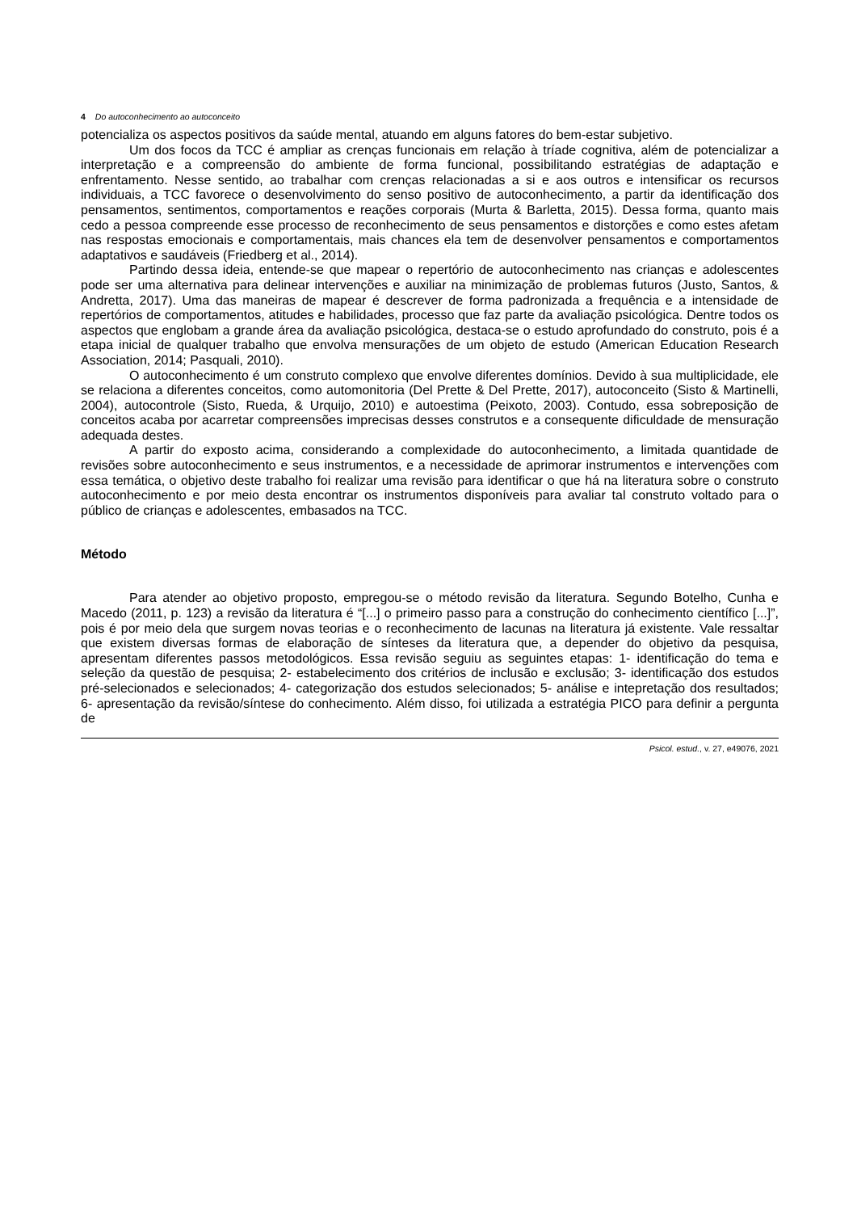4 Do autoconhecimento ao autoconceito
potencializa os aspectos positivos da saúde mental, atuando em alguns fatores do bem-estar subjetivo.
Um dos focos da TCC é ampliar as crenças funcionais em relação à tríade cognitiva, além de potencializar a interpretação e a compreensão do ambiente de forma funcional, possibilitando estratégias de adaptação e enfrentamento. Nesse sentido, ao trabalhar com crenças relacionadas a si e aos outros e intensificar os recursos individuais, a TCC favorece o desenvolvimento do senso positivo de autoconhecimento, a partir da identificação dos pensamentos, sentimentos, comportamentos e reações corporais (Murta & Barletta, 2015). Dessa forma, quanto mais cedo a pessoa compreende esse processo de reconhecimento de seus pensamentos e distorções e como estes afetam nas respostas emocionais e comportamentais, mais chances ela tem de desenvolver pensamentos e comportamentos adaptativos e saudáveis (Friedberg et al., 2014).
Partindo dessa ideia, entende-se que mapear o repertório de autoconhecimento nas crianças e adolescentes pode ser uma alternativa para delinear intervenções e auxiliar na minimização de problemas futuros (Justo, Santos, & Andretta, 2017). Uma das maneiras de mapear é descrever de forma padronizada a frequência e a intensidade de repertórios de comportamentos, atitudes e habilidades, processo que faz parte da avaliação psicológica. Dentre todos os aspectos que englobam a grande área da avaliação psicológica, destaca-se o estudo aprofundado do construto, pois é a etapa inicial de qualquer trabalho que envolva mensurações de um objeto de estudo (American Education Research Association, 2014; Pasquali, 2010).
O autoconhecimento é um construto complexo que envolve diferentes domínios. Devido à sua multiplicidade, ele se relaciona a diferentes conceitos, como automonitoria (Del Prette & Del Prette, 2017), autoconceito (Sisto & Martinelli, 2004), autocontrole (Sisto, Rueda, & Urquijo, 2010) e autoestima (Peixoto, 2003). Contudo, essa sobreposição de conceitos acaba por acarretar compreensões imprecisas desses construtos e a consequente dificuldade de mensuração adequada destes.
A partir do exposto acima, considerando a complexidade do autoconhecimento, a limitada quantidade de revisões sobre autoconhecimento e seus instrumentos, e a necessidade de aprimorar instrumentos e intervenções com essa temática, o objetivo deste trabalho foi realizar uma revisão para identificar o que há na literatura sobre o construto autoconhecimento e por meio desta encontrar os instrumentos disponíveis para avaliar tal construto voltado para o público de crianças e adolescentes, embasados na TCC.
Método
Para atender ao objetivo proposto, empregou-se o método revisão da literatura. Segundo Botelho, Cunha e Macedo (2011, p. 123) a revisão da literatura é “[...] o primeiro passo para a construção do conhecimento científico [...]”, pois é por meio dela que surgem novas teorias e o reconhecimento de lacunas na literatura já existente. Vale ressaltar que existem diversas formas de elaboração de sínteses da literatura que, a depender do objetivo da pesquisa, apresentam diferentes passos metodológicos. Essa revisão seguiu as seguintes etapas: 1- identificação do tema e seleção da questão de pesquisa; 2- estabelecimento dos critérios de inclusão e exclusão; 3- identificação dos estudos pré-selecionados e selecionados; 4- categorização dos estudos selecionados; 5- análise e intepretação dos resultados; 6- apresentação da revisão/síntese do conhecimento. Além disso, foi utilizada a estratégia PICO para definir a pergunta de
Psicol. estud., v. 27, e49076, 2021